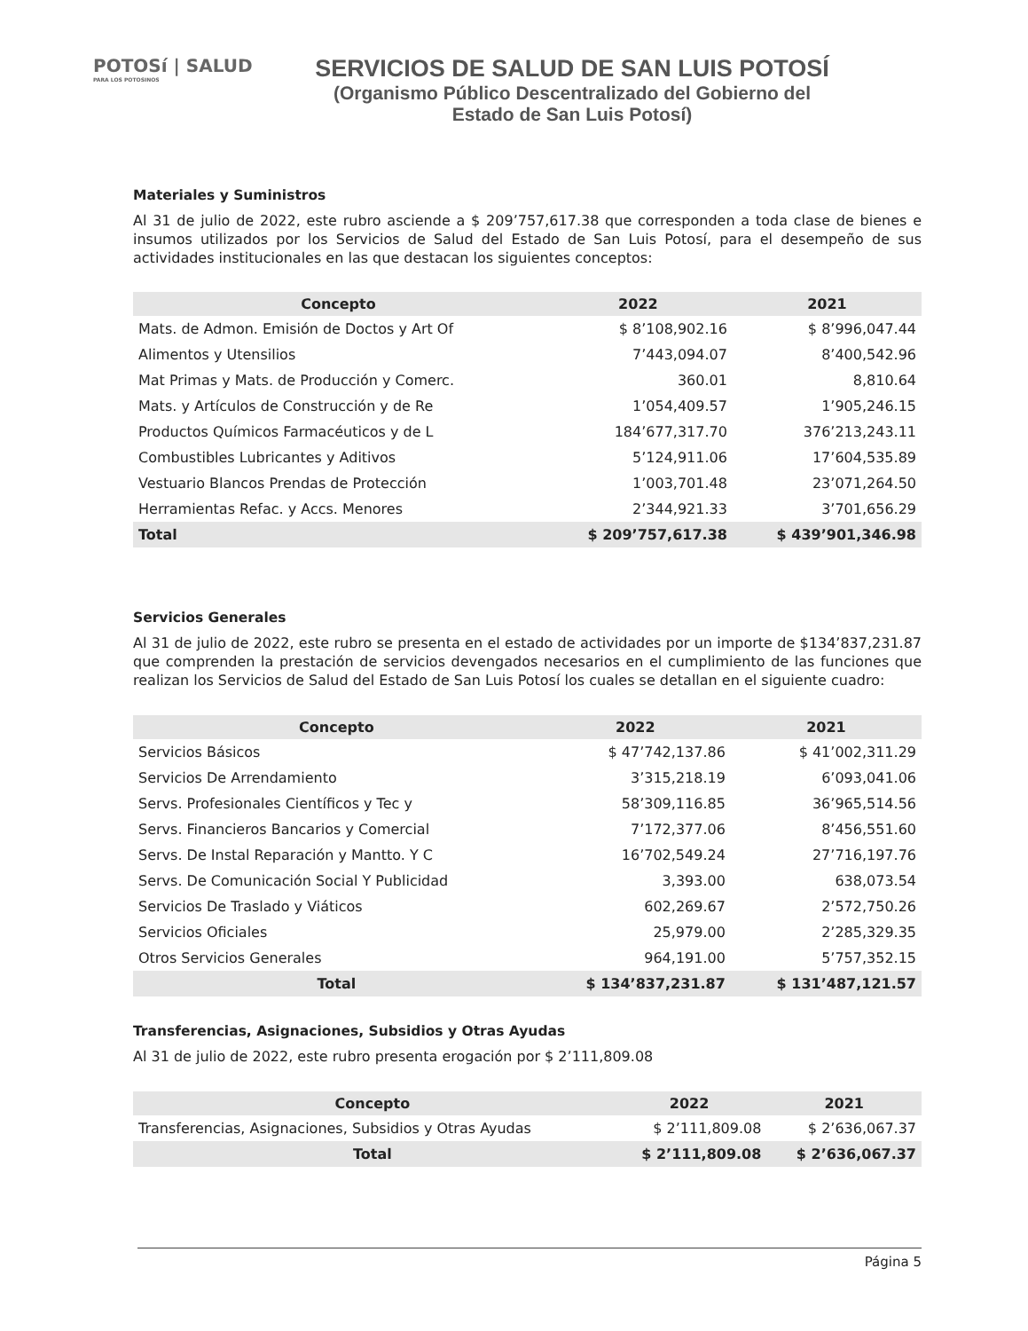POTOSí | SALUD
PARA LOS POTOSINOS
SERVICIOS DE SALUD DE SAN LUIS POTOSÍ
(Organismo Público Descentralizado del Gobierno del Estado de San Luis Potosí)
Materiales y Suministros
Al 31 de julio de 2022, este rubro asciende a $ 209’757,617.38 que corresponden a toda clase de bienes e insumos utilizados por los Servicios de Salud del Estado de San Luis Potosí, para el desempeño de sus actividades institucionales en las que destacan los siguientes conceptos:
| Concepto | 2022 | 2021 |
| --- | --- | --- |
| Mats. de Admon. Emisión de Doctos y Art Of | $ 8’108,902.16 | $ 8’996,047.44 |
| Alimentos y Utensilios | 7’443,094.07 | 8’400,542.96 |
| Mat Primas y Mats. de Producción y Comerc. | 360.01 | 8,810.64 |
| Mats. y Artículos de Construcción y de Re | 1’054,409.57 | 1’905,246.15 |
| Productos Químicos Farmacéuticos y de L | 184’677,317.70 | 376’213,243.11 |
| Combustibles Lubricantes y Aditivos | 5’124,911.06 | 17’604,535.89 |
| Vestuario Blancos Prendas de Protección | 1’003,701.48 | 23’071,264.50 |
| Herramientas Refac. y Accs. Menores | 2’344,921.33 | 3’701,656.29 |
| Total | $ 209’757,617.38 | $ 439’901,346.98 |
Servicios Generales
Al 31 de julio de 2022, este rubro se presenta en el estado de actividades por un importe de $134’837,231.87 que comprenden la prestación de servicios devengados necesarios en el cumplimiento de las funciones que realizan los Servicios de Salud del Estado de San Luis Potosí los cuales se detallan en el siguiente cuadro:
| Concepto | 2022 | 2021 |
| --- | --- | --- |
| Servicios Básicos | $ 47’742,137.86 | $ 41’002,311.29 |
| Servicios De Arrendamiento | 3’315,218.19 | 6’093,041.06 |
| Servs. Profesionales Científicos y Tec y | 58’309,116.85 | 36’965,514.56 |
| Servs. Financieros Bancarios y Comercial | 7’172,377.06 | 8’456,551.60 |
| Servs. De Instal Reparación y Mantto. Y C | 16’702,549.24 | 27’716,197.76 |
| Servs. De Comunicación Social Y Publicidad | 3,393.00 | 638,073.54 |
| Servicios De Traslado y Viáticos | 602,269.67 | 2’572,750.26 |
| Servicios Oficiales | 25,979.00 | 2’285,329.35 |
| Otros Servicios Generales | 964,191.00 | 5’757,352.15 |
| Total | $ 134’837,231.87 | $ 131’487,121.57 |
Transferencias, Asignaciones, Subsidios y Otras Ayudas
Al 31 de julio de 2022, este rubro presenta erogación por $ 2’111,809.08
| Concepto | 2022 | 2021 |
| --- | --- | --- |
| Transferencias, Asignaciones, Subsidios y Otras Ayudas | $ 2’111,809.08 | $ 2’636,067.37 |
| Total | $ 2’111,809.08 | $ 2’636,067.37 |
Página 5